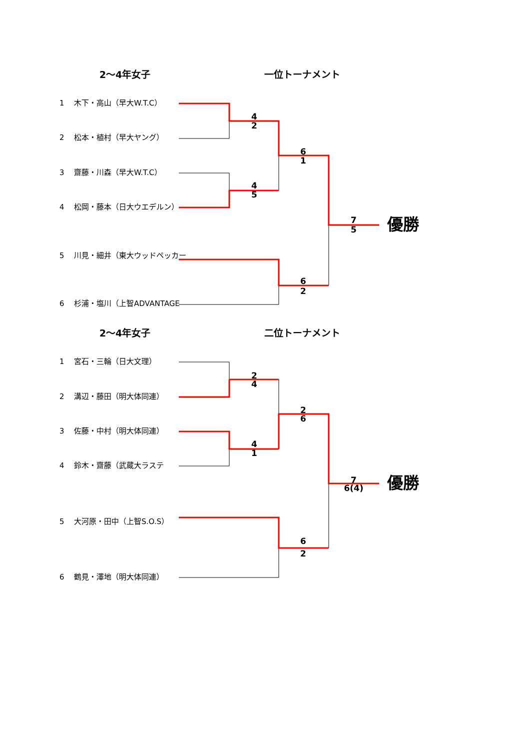2～4年女子
一位トーナメント
1　 木下・高山（早大W.T.C）
4
2
2　 松本・植村（早大ヤング）
6
1
3　 齋藤・川森（早大W.T.C）
4
5
4　 松岡・藤本（日大ウエデルン）
7
優勝
5
5　 川見・細井（東大ウッドペッカー
6
2
6　 杉浦・塩川（上智ADVANTAGE
2～4年女子
二位トーナメント
1　 宮石・三輪（日大文理）
2
4
2　 溝辺・藤田（明大体同連）
2
6
3　 佐藤・中村（明大体同連）
4
1
4　 鈴木・齋藤（武蔵大ラステ
7
優勝
6(4)
5　 大河原・田中（上智S.O.S）
6
2
6　 鶴見・澤地（明大体同連）